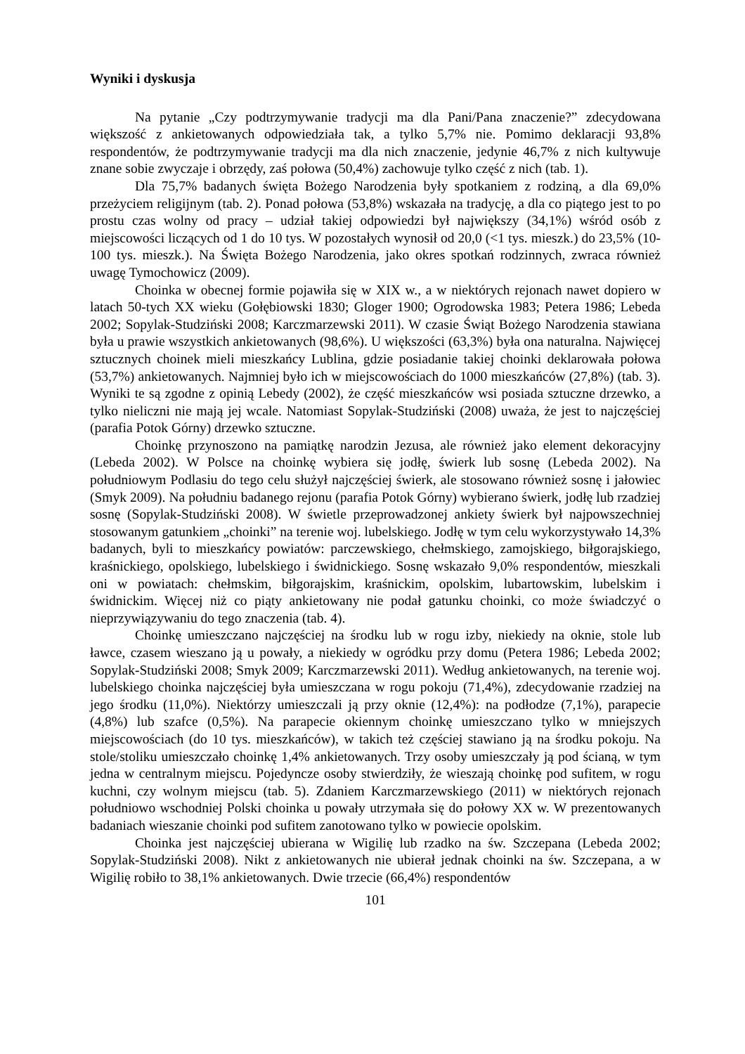Wyniki i dyskusja
Na pytanie „Czy podtrzymywanie tradycji ma dla Pani/Pana znaczenie?” zdecydowana większość z ankietowanych odpowiedziała tak, a tylko 5,7% nie. Pomimo deklaracji 93,8% respondentów, że podtrzymywanie tradycji ma dla nich znaczenie, jedynie 46,7% z nich kultywuje znane sobie zwyczaje i obrzędy, zaś połowa (50,4%) zachowuje tylko część z nich (tab. 1).
Dla 75,7% badanych święta Bożego Narodzenia były spotkaniem z rodziną, a dla 69,0% przeżyciem religijnym (tab. 2). Ponad połowa (53,8%) wskazała na tradycję, a dla co piątego jest to po prostu czas wolny od pracy – udział takiej odpowiedzi był największy (34,1%) wśród osób z miejscowości liczących od 1 do 10 tys. W pozostałych wynosił od 20,0 (<1 tys. mieszk.) do 23,5% (10-100 tys. mieszk.). Na Święta Bożego Narodzenia, jako okres spotkań rodzinnych, zwraca również uwagę Tymochowicz (2009).
Choinka w obecnej formie pojawiła się w XIX w., a w niektórych rejonach nawet dopiero w latach 50-tych XX wieku (Gołębiowski 1830; Gloger 1900; Ogrodowska 1983; Petera 1986; Lebeda 2002; Sopylak-Studziński 2008; Karczmarzewski 2011). W czasie Świąt Bożego Narodzenia stawiana była u prawie wszystkich ankietowanych (98,6%). U większości (63,3%) była ona naturalna. Najwięcej sztucznych choinek mieli mieszkańcy Lublina, gdzie posiadanie takiej choinki deklarowała połowa (53,7%) ankietowanych. Najmniej było ich w miejscowościach do 1000 mieszkańców (27,8%) (tab. 3). Wyniki te są zgodne z opinią Lebedy (2002), że część mieszkańców wsi posiada sztuczne drzewko, a tylko nieliczni nie mają jej wcale. Natomiast Sopylak-Studziński (2008) uważa, że jest to najczęściej (parafia Potok Górny) drzewko sztuczne.
Choinkę przynoszono na pamiątkę narodzin Jezusa, ale również jako element dekoracyjny (Lebeda 2002). W Polsce na choinkę wybiera się jodłę, świerk lub sosnę (Lebeda 2002). Na południowym Podlasiu do tego celu służył najczęściej świerk, ale stosowano również sosnę i jałowiec (Smyk 2009). Na południu badanego rejonu (parafia Potok Górny) wybierano świerk, jodłę lub rzadziej sosnę (Sopylak-Studziński 2008). W świetle przeprowadzonej ankiety świerk był najpowszechniej stosowanym gatunkiem „choinki” na terenie woj. lubelskiego. Jodłę w tym celu wykorzystywało 14,3% badanych, byli to mieszkańcy powiatów: parczewskiego, chełmskiego, zamojskiego, biłgorajskiego, kraśnickiego, opolskiego, lubelskiego i świdnickiego. Sosnę wskazało 9,0% respondentów, mieszkali oni w powiatach: chełmskim, biłgorajskim, kraśnickim, opolskim, lubartowskim, lubelskim i świdnickim. Więcej niż co piąty ankietowany nie podał gatunku choinki, co może świadczyć o nieprzywiązywaniu do tego znaczenia (tab. 4).
Choinkę umieszczano najczęściej na środku lub w rogu izby, niekiedy na oknie, stole lub ławce, czasem wieszano ją u powały, a niekiedy w ogródku przy domu (Petera 1986; Lebeda 2002; Sopylak-Studziński 2008; Smyk 2009; Karczmarzewski 2011). Według ankietowanych, na terenie woj. lubelskiego choinka najczęściej była umieszczana w rogu pokoju (71,4%), zdecydowanie rzadziej na jego środku (11,0%). Niektórzy umieszczali ją przy oknie (12,4%): na podłodze (7,1%), parapecie (4,8%) lub szafce (0,5%). Na parapecie okiennym choinkę umieszczano tylko w mniejszych miejscowościach (do 10 tys. mieszkańców), w takich też częściej stawiano ją na środku pokoju. Na stole/stoliku umieszczało choinkę 1,4% ankietowanych. Trzy osoby umieszczały ją pod ścianą, w tym jedna w centralnym miejscu. Pojedyncze osoby stwierdziły, że wieszają choinkę pod sufitem, w rogu kuchni, czy wolnym miejscu (tab. 5). Zdaniem Karczmarzewskiego (2011) w niektórych rejonach południowo wschodniej Polski choinka u powały utrzymała się do połowy XX w. W prezentowanych badaniach wieszanie choinki pod sufitem zanotowano tylko w powiecie opolskim.
Choinka jest najczęściej ubierana w Wigilię lub rzadko na św. Szczepana (Lebeda 2002; Sopylak-Studziński 2008). Nikt z ankietowanych nie ubierał jednak choinki na św. Szczepana, a w Wigilię robiło to 38,1% ankietowanych. Dwie trzecie (66,4%) respondentów
101